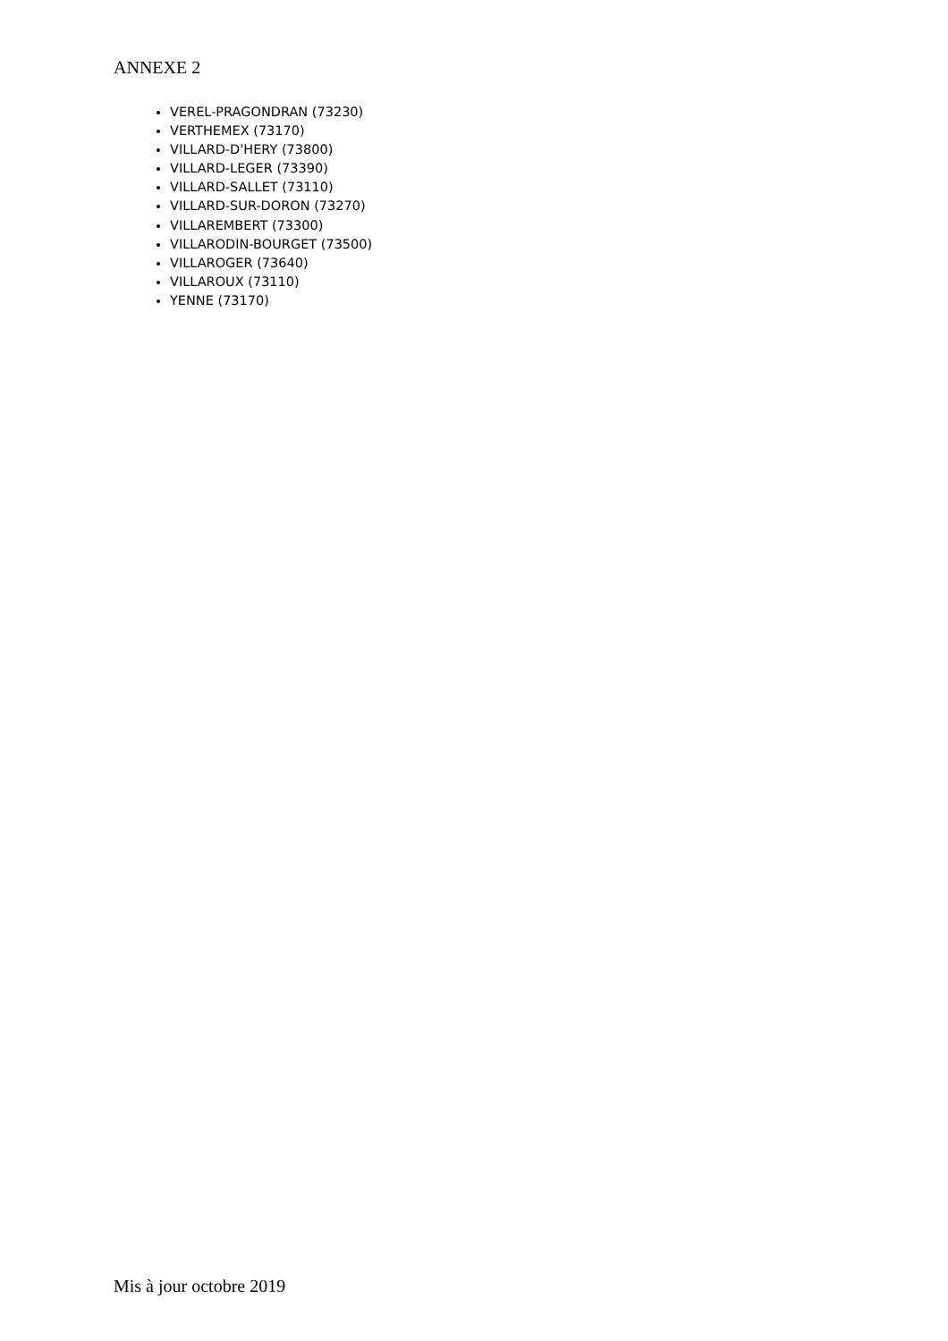ANNEXE 2
VEREL-PRAGONDRAN (73230)
VERTHEMEX (73170)
VILLARD-D'HERY (73800)
VILLARD-LEGER (73390)
VILLARD-SALLET (73110)
VILLARD-SUR-DORON (73270)
VILLAREMBERT (73300)
VILLARODIN-BOURGET (73500)
VILLAROGER (73640)
VILLAROUX (73110)
YENNE (73170)
Mis à jour octobre 2019